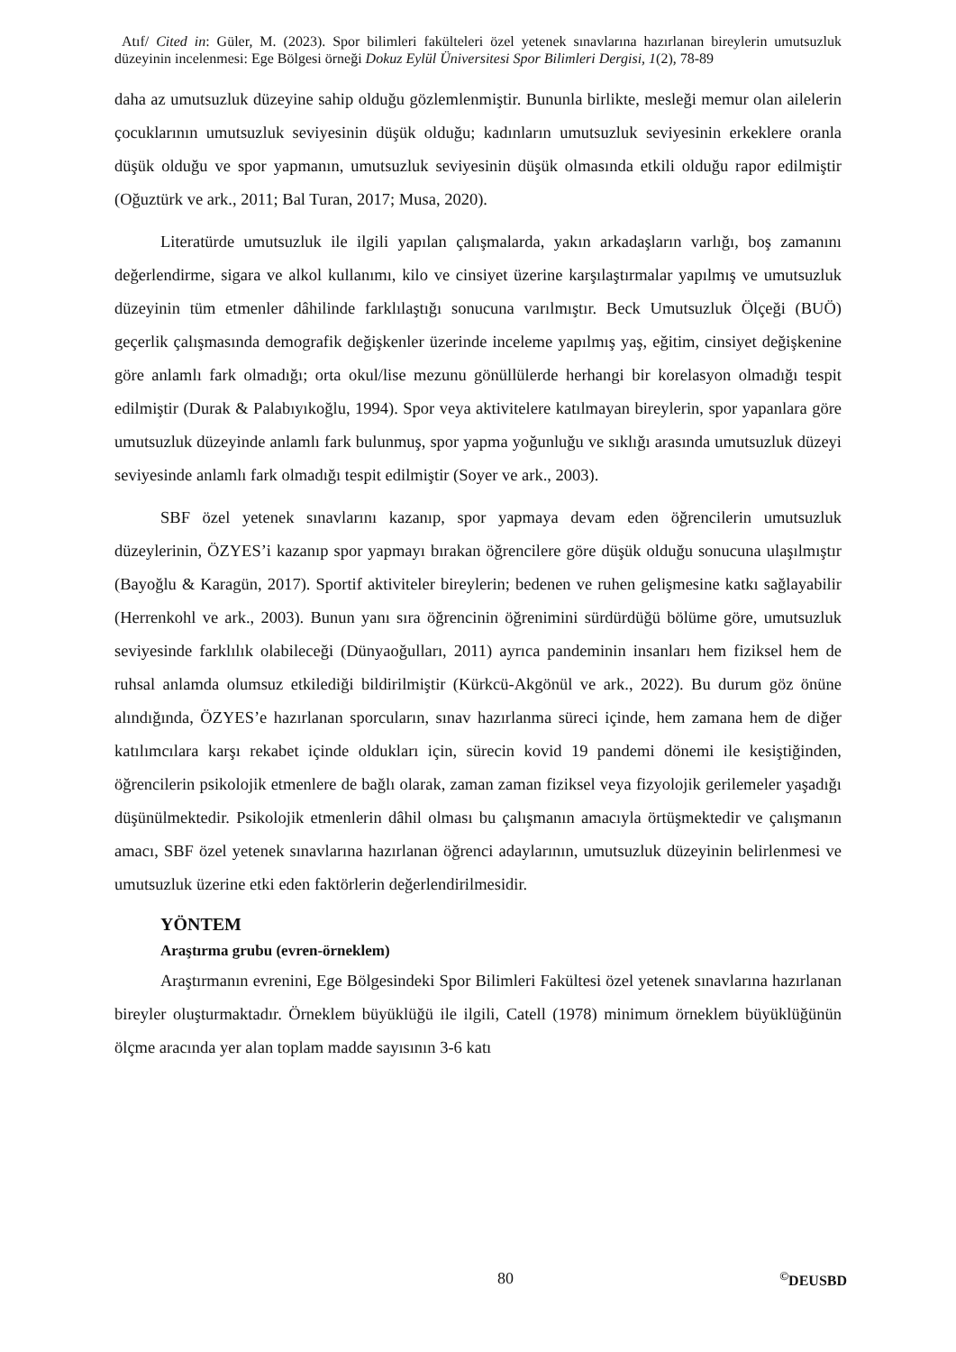Atıf/ Cited in: Güler, M. (2023). Spor bilimleri fakülteleri özel yetenek sınavlarına hazırlanan bireylerin umutsuzluk düzeyinin incelenmesi: Ege Bölgesi örneği Dokuz Eylül Üniversitesi Spor Bilimleri Dergisi, 1(2), 78-89
daha az umutsuzluk düzeyine sahip olduğu gözlemlenmiştir. Bununla birlikte, mesleği memur olan ailelerin çocuklarının umutsuzluk seviyesinin düşük olduğu; kadınların umutsuzluk seviyesinin erkeklere oranla düşük olduğu ve spor yapmanın, umutsuzluk seviyesinin düşük olmasında etkili olduğu rapor edilmiştir (Oğuztürk ve ark., 2011; Bal Turan, 2017; Musa, 2020).
Literatürde umutsuzluk ile ilgili yapılan çalışmalarda, yakın arkadaşların varlığı, boş zamanını değerlendirme, sigara ve alkol kullanımı, kilo ve cinsiyet üzerine karşılaştırmalar yapılmış ve umutsuzluk düzeyinin tüm etmenler dâhilinde farklılaştığı sonucuna varılmıştır. Beck Umutsuzluk Ölçeği (BUÖ) geçerlik çalışmasında demografik değişkenler üzerinde inceleme yapılmış yaş, eğitim, cinsiyet değişkenine göre anlamlı fark olmadığı; orta okul/lise mezunu gönüllülerde herhangi bir korelasyon olmadığı tespit edilmiştir (Durak & Palabıyıkoğlu, 1994). Spor veya aktivitelere katılmayan bireylerin, spor yapanlara göre umutsuzluk düzeyinde anlamlı fark bulunmuş, spor yapma yoğunluğu ve sıklığı arasında umutsuzluk düzeyi seviyesinde anlamlı fark olmadığı tespit edilmiştir (Soyer ve ark., 2003).
SBF özel yetenek sınavlarını kazanıp, spor yapmaya devam eden öğrencilerin umutsuzluk düzeylerinin, ÖZYES’i kazanıp spor yapmayı bırakan öğrencilere göre düşük olduğu sonucuna ulaşılmıştır (Bayoğlu & Karagün, 2017). Sportif aktiviteler bireylerin; bedenen ve ruhen gelişmesine katkı sağlayabilir (Herrenkohl ve ark., 2003). Bunun yanı sıra öğrencinin öğrenimini sürdürdüğü bölüme göre, umutsuzluk seviyesinde farklılık olabileceği (Dünyaoğulları, 2011) ayrıca pandeminin insanları hem fiziksel hem de ruhsal anlamda olumsuz etkilediği bildirilmiştir (Kürkcü-Akgönül ve ark., 2022). Bu durum göz önüne alındığında, ÖZYES’e hazırlanan sporcuların, sınav hazırlanma süreci içinde, hem zamana hem de diğer katılımcılara karşı rekabet içinde oldukları için, sürecin kovid 19 pandemi dönemi ile kesiştiğinden, öğrencilerin psikolojik etmenlere de bağlı olarak, zaman zaman fiziksel veya fizyolojik gerilemeler yaşadığı düşünülmektedir. Psikolojik etmenlerin dâhil olması bu çalışmanın amacıyla örtüşmektedir ve çalışmanın amacı, SBF özel yetenek sınavlarına hazırlanan öğrenci adaylarının, umutsuzluk düzeyinin belirlenmesi ve umutsuzluk üzerine etki eden faktörlerin değerlendirilmesidir.
YÖNTEM
Araştırma grubu (evren-örneklem)
Araştırmanın evrenini, Ege Bölgesindeki Spor Bilimleri Fakültesi özel yetenek sınavlarına hazırlanan bireyler oluşturmaktadır. Örneklem büyüklüğü ile ilgili, Catell (1978) minimum örneklem büyüklüğünün ölçme aracında yer alan toplam madde sayısının 3-6 katı
80<sup>©</sup>DEUSBD